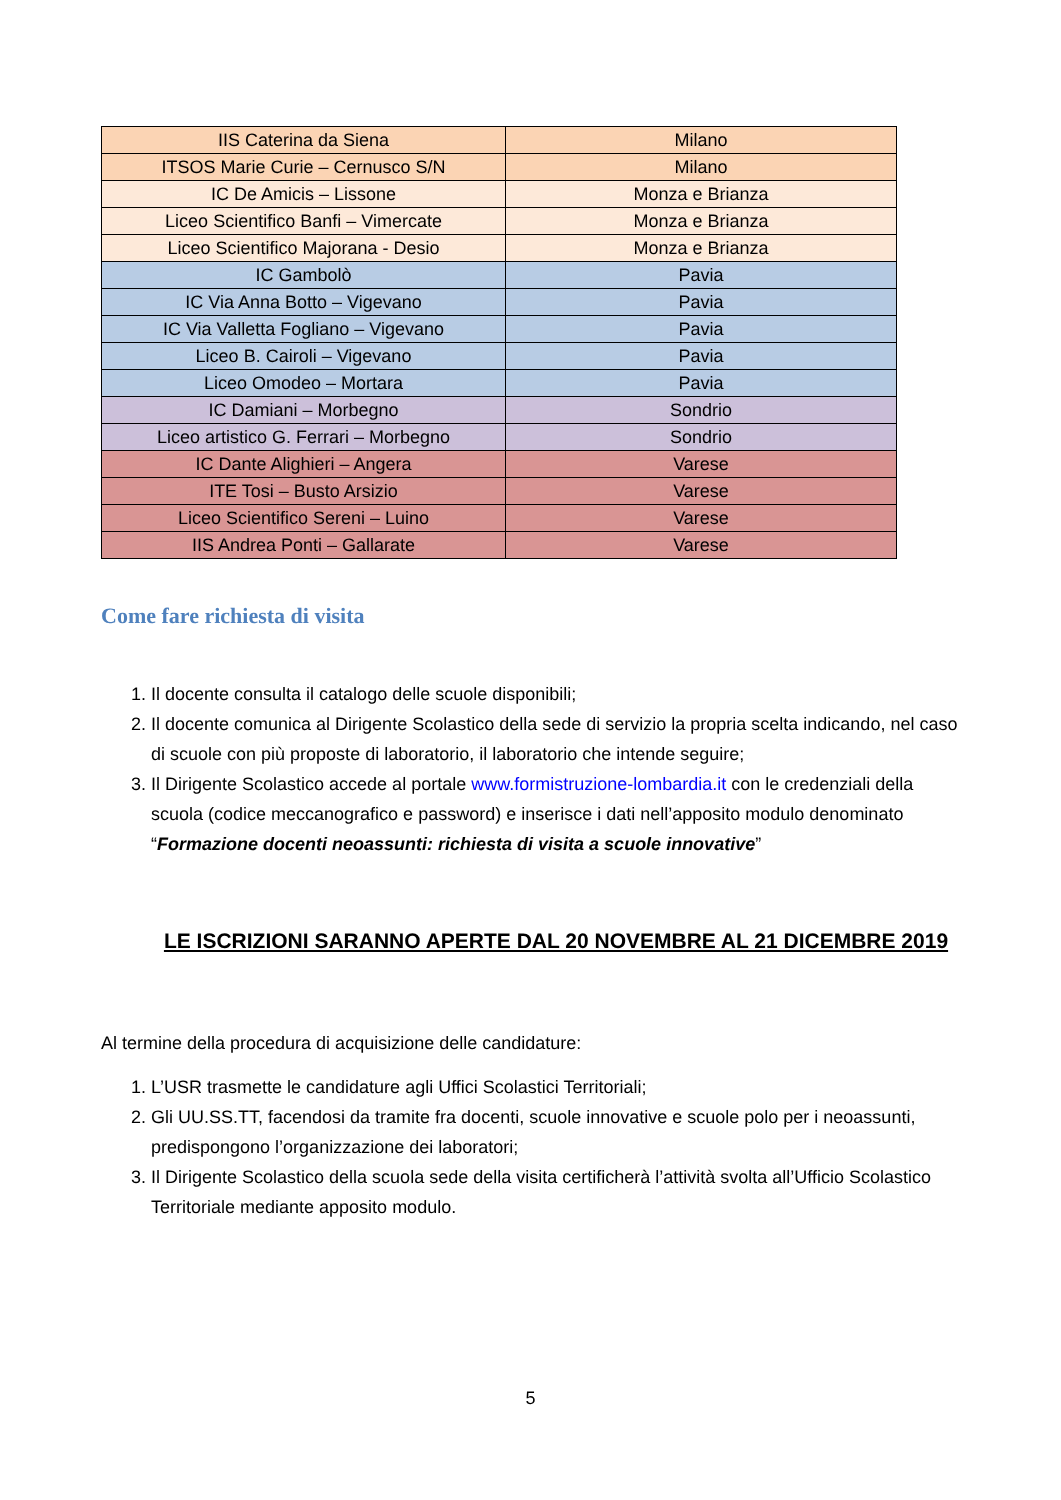| IIS Caterina da Siena | Milano |
| ITSOS Marie Curie – Cernusco S/N | Milano |
| IC De Amicis – Lissone | Monza e Brianza |
| Liceo Scientifico Banfi – Vimercate | Monza e Brianza |
| Liceo Scientifico Majorana - Desio | Monza e Brianza |
| IC Gambolò | Pavia |
| IC Via Anna Botto – Vigevano | Pavia |
| IC Via Valletta Fogliano – Vigevano | Pavia |
| Liceo B. Cairoli – Vigevano | Pavia |
| Liceo Omodeo – Mortara | Pavia |
| IC Damiani – Morbegno | Sondrio |
| Liceo artistico G. Ferrari – Morbegno | Sondrio |
| IC Dante Alighieri – Angera | Varese |
| ITE Tosi – Busto Arsizio | Varese |
| Liceo Scientifico Sereni – Luino | Varese |
| IIS Andrea Ponti – Gallarate | Varese |
Come fare richiesta di visita
1. Il docente consulta il catalogo delle scuole disponibili;
2. Il docente comunica al Dirigente Scolastico della sede di servizio la propria scelta indicando, nel caso di scuole con più proposte di laboratorio, il laboratorio che intende seguire;
3. Il Dirigente Scolastico accede al portale www.formistruzione-lombardia.it con le credenziali della scuola (codice meccanografico e password) e inserisce i dati nell’apposito modulo denominato “Formazione docenti neoassunti: richiesta di visita a scuole innovative”
LE ISCRIZIONI SARANNO APERTE DAL 20 NOVEMBRE AL 21 DICEMBRE 2019
Al termine della procedura di acquisizione delle candidature:
1. L’USR trasmette le candidature agli Uffici Scolastici Territoriali;
2. Gli UU.SS.TT, facendosi da tramite fra docenti, scuole innovative e scuole polo per i neoassunti, predispongono l’organizzazione dei laboratori;
3. Il Dirigente Scolastico della scuola sede della visita certificherà l’attività svolta all’Ufficio Scolastico Territoriale mediante apposito modulo.
5